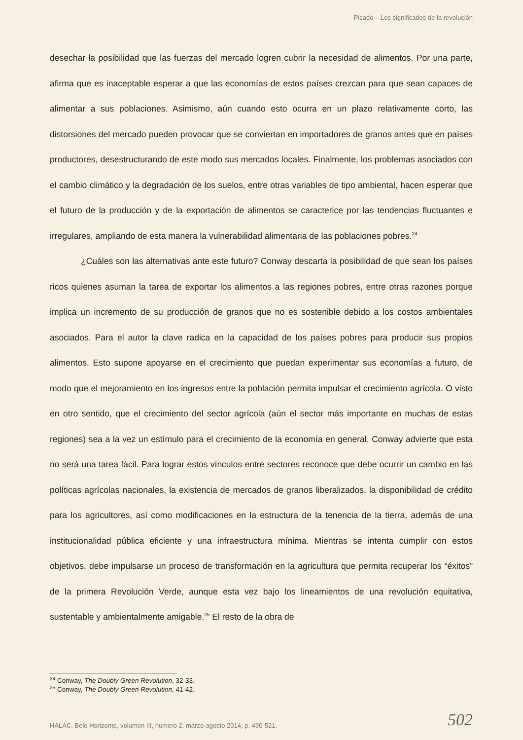Picado – Los significados de la revolución
desechar la posibilidad que las fuerzas del mercado logren cubrir la necesidad de alimentos. Por una parte, afirma que es inaceptable esperar a que las economías de estos países crezcan para que sean capaces de alimentar a sus poblaciones. Asimismo, aún cuando esto ocurra en un plazo relativamente corto, las distorsiones del mercado pueden provocar que se conviertan en importadores de granos antes que en países productores, desestructurando de este modo sus mercados locales. Finalmente, los problemas asociados con el cambio climático y la degradación de los suelos, entre otras variables de tipo ambiental, hacen esperar que el futuro de la producción y de la exportación de alimentos se caracterice por las tendencias fluctuantes e irregulares, ampliando de esta manera la vulnerabilidad alimentaria de las poblaciones pobres.<sup>24</sup>
¿Cuáles son las alternativas ante este futuro? Conway descarta la posibilidad de que sean los países ricos quienes asuman la tarea de exportar los alimentos a las regiones pobres, entre otras razones porque implica un incremento de su producción de granos que no es sostenible debido a los costos ambientales asociados. Para el autor la clave radica en la capacidad de los países pobres para producir sus propios alimentos. Esto supone apoyarse en el crecimiento que puedan experimentar sus economías a futuro, de modo que el mejoramiento en los ingresos entre la población permita impulsar el crecimiento agrícola. O visto en otro sentido, que el crecimiento del sector agrícola (aún el sector más importante en muchas de estas regiones) sea a la vez un estímulo para el crecimiento de la economía en general. Conway advierte que esta no será una tarea fácil. Para lograr estos vínculos entre sectores reconoce que debe ocurrir un cambio en las políticas agrícolas nacionales, la existencia de mercados de granos liberalizados, la disponibilidad de crédito para los agricultores, así como modificaciones en la estructura de la tenencia de la tierra, además de una institucionalidad pública eficiente y una infraestructura mínima. Mientras se intenta cumplir con estos objetivos, debe impulsarse un proceso de transformación en la agricultura que permita recuperar los “éxitos” de la primera Revolución Verde, aunque esta vez bajo los lineamientos de una revolución equitativa, sustentable y ambientalmente amigable.<sup>25</sup> El resto de la obra de
<sup>24</sup> Conway, The Doubly Green Revolution, 32-33.
<sup>25</sup> Conway, The Doubly Green Revolution, 41-42.
HALAC. Belo Horizonte, volumen III, numero 2, marzo-agosto 2014, p. 490-521.
502